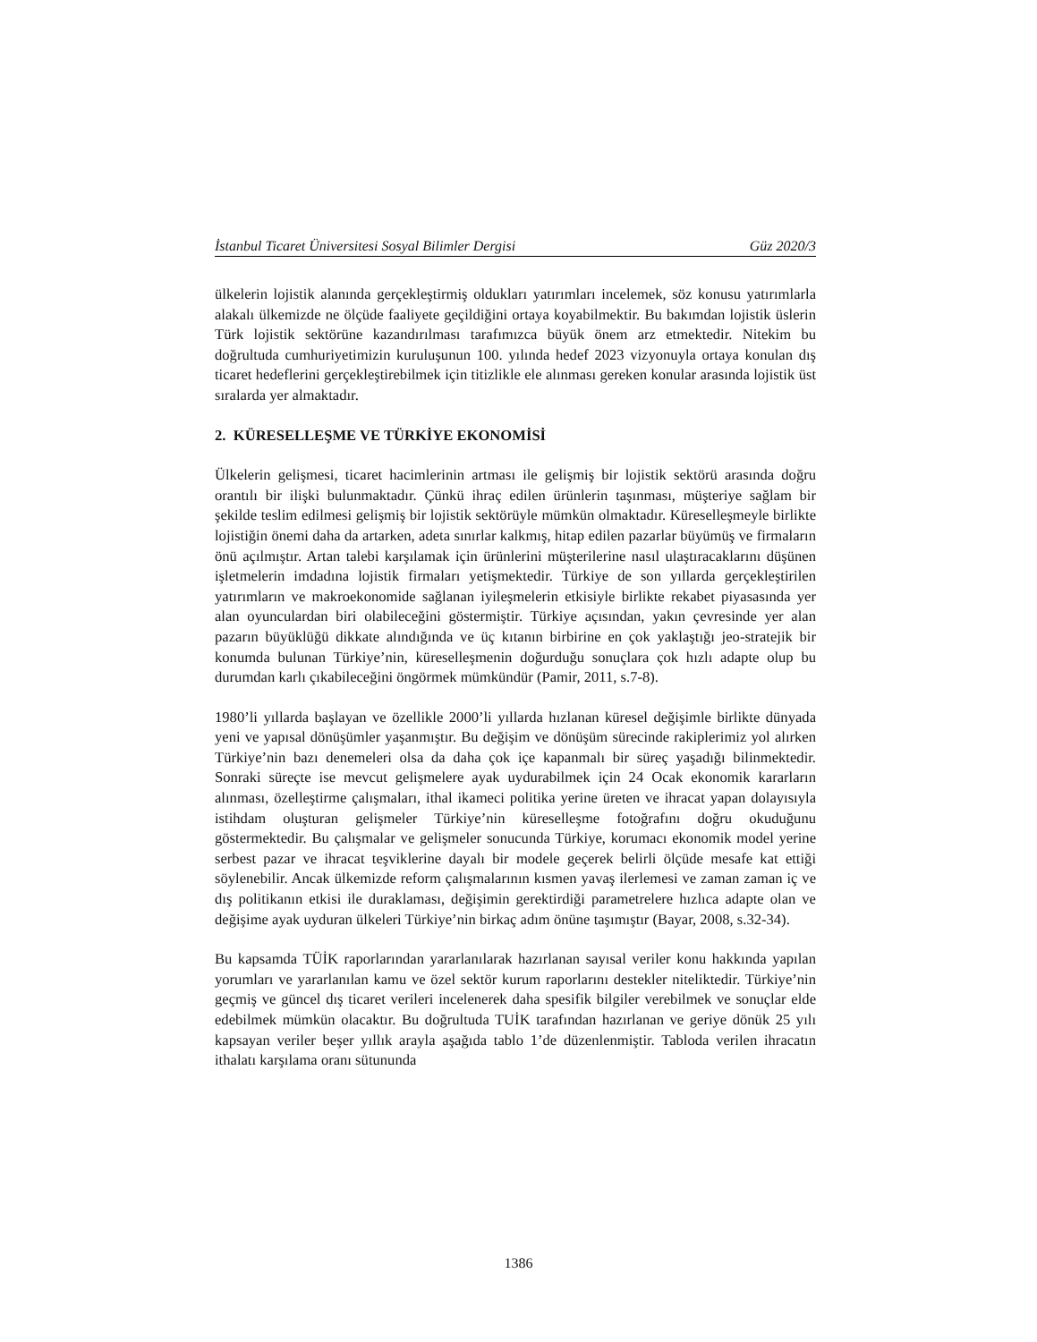İstanbul Ticaret Üniversitesi Sosyal Bilimler Dergisi Güz 2020/3
ülkelerin lojistik alanında gerçekleştirmiş oldukları yatırımları incelemek, söz konusu yatırımlarla alakalı ülkemizde ne ölçüde faaliyete geçildiğini ortaya koyabilmektir. Bu bakımdan lojistik üslerin Türk lojistik sektörüne kazandırılması tarafımızca büyük önem arz etmektedir. Nitekim bu doğrultuda cumhuriyetimizin kuruluşunun 100. yılında hedef 2023 vizyonuyla ortaya konulan dış ticaret hedeflerini gerçekleştirebilmek için titizlikle ele alınması gereken konular arasında lojistik üst sıralarda yer almaktadır.
2. KÜRESELLEŞME VE TÜRKİYE EKONOMİSİ
Ülkelerin gelişmesi, ticaret hacimlerinin artması ile gelişmiş bir lojistik sektörü arasında doğru orantılı bir ilişki bulunmaktadır. Çünkü ihraç edilen ürünlerin taşınması, müşteriye sağlam bir şekilde teslim edilmesi gelişmiş bir lojistik sektörüyle mümkün olmaktadır. Küreselleşmeyle birlikte lojistiğin önemi daha da artarken, adeta sınırlar kalkmış, hitap edilen pazarlar büyümüş ve firmaların önü açılmıştır. Artan talebi karşılamak için ürünlerini müşterilerine nasıl ulaştıracaklarını düşünen işletmelerin imdadına lojistik firmaları yetişmektedir. Türkiye de son yıllarda gerçekleştirilen yatırımların ve makroekonomide sağlanan iyileşmelerin etkisiyle birlikte rekabet piyasasında yer alan oyunculardan biri olabileceğini göstermiştir. Türkiye açısından, yakın çevresinde yer alan pazarın büyüklüğü dikkate alındığında ve üç kıtanın birbirine en çok yaklaştığı jeo-stratejik bir konumda bulunan Türkiye’nin, küreselleşmenin doğurduğu sonuçlara çok hızlı adapte olup bu durumdan karlı çıkabileceğini öngörmek mümkündür (Pamir, 2011, s.7-8).
1980’li yıllarda başlayan ve özellikle 2000’li yıllarda hızlanan küresel değişimle birlikte dünyada yeni ve yapısal dönüşümler yaşanmıştır. Bu değişim ve dönüşüm sürecinde rakiplerimiz yol alırken Türkiye’nin bazı denemeleri olsa da daha çok içe kapanmalı bir süreç yaşadığı bilinmektedir. Sonraki süreçte ise mevcut gelişmelere ayak uydurabilmek için 24 Ocak ekonomik kararların alınması, özelleştirme çalışmaları, ithal ikameci politika yerine üreten ve ihracat yapan dolayısıyla istihdam oluşturan gelişmeler Türkiye’nin küreselleşme fotoğrafını doğru okuduğunu göstermektedir. Bu çalışmalar ve gelişmeler sonucunda Türkiye, korumacı ekonomik model yerine serbest pazar ve ihracat teşviklerine dayalı bir modele geçerek belirli ölçüde mesafe kat ettiği söylenebilir. Ancak ülkemizde reform çalışmalarının kısmen yavaş ilerlemesi ve zaman zaman iç ve dış politikanın etkisi ile duraklaması, değişimin gerektirdiği parametrelere hızlıca adapte olan ve değişime ayak uyduran ülkeleri Türkiye’nin birkaç adım önüne taşımıştır (Bayar, 2008, s.32-34).
Bu kapsamda TÜİK raporlarından yararlanılarak hazırlanan sayısal veriler konu hakkında yapılan yorumları ve yararlanılan kamu ve özel sektör kurum raporlarını destekler niteliktedir. Türkiye’nin geçmiş ve güncel dış ticaret verileri incelenerek daha spesifik bilgiler verebilmek ve sonuçlar elde edebilmek mümkün olacaktır. Bu doğrultuda TUİK tarafından hazırlanan ve geriye dönük 25 yılı kapsayan veriler beşer yıllık arayla aşağıda tablo 1’de düzenlenmiştir. Tabloda verilen ihracatın ithalatı karşılama oranı sütununda
1386